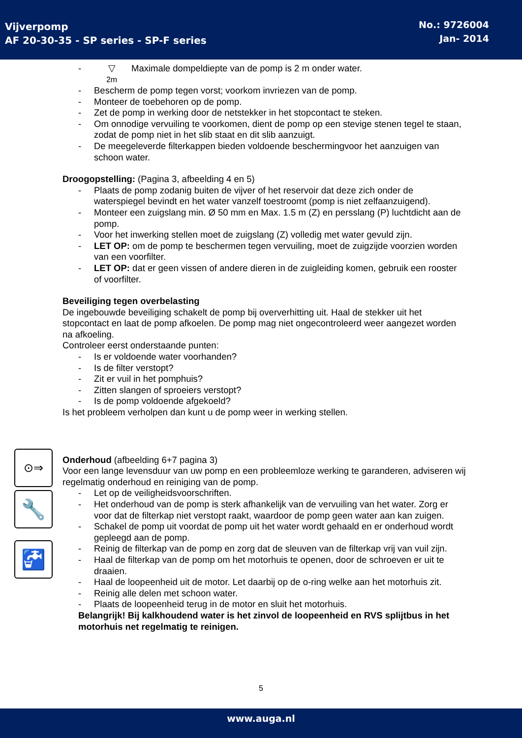Vijverpomp
AF 20-30-35 - SP series - SP-F series
No.: 9726004
Jan- 2014
- ▽
2m Maximale dompeldiepte van de pomp is 2 m onder water.
- Bescherm de pomp tegen vorst; voorkom invriezen van de pomp.
- Monteer de toebehoren op de pomp.
- Zet de pomp in werking door de netstekker in het stopcontact te steken.
- Om onnodige vervuiling te voorkomen, dient de pomp op een stevige stenen tegel te staan, zodat de pomp niet in het slib staat en dit slib aanzuigt.
- De meegeleverde filterkappen bieden voldoende beschermingvoor het aanzuigen van schoon water.
Droogopstelling: (Pagina 3, afbeelding 4 en 5)
- Plaats de pomp zodanig buiten de vijver of het reservoir dat deze zich onder de waterspiegel bevindt en het water vanzelf toestroomt (pomp is niet zelfaanzuigend).
- Monteer een zuigslang min. Ø 50 mm en Max. 1.5 m (Z) en persslang (P) luchtdicht aan de pomp.
- Voor het inwerking stellen moet de zuigslang (Z) volledig met water gevuld zijn.
- LET OP: om de pomp te beschermen tegen vervuiling, moet de zuigzijde voorzien worden van een voorfilter.
- LET OP: dat er geen vissen of andere dieren in de zuigleiding komen, gebruik een rooster of voorfilter.
Beveiliging tegen overbelasting
De ingebouwde beveiliging schakelt de pomp bij oververhitting uit. Haal de stekker uit het stopcontact en laat de pomp afkoelen. De pomp mag niet ongecontroleerd weer aangezet worden na afkoeling.
Controleer eerst onderstaande punten:
- Is er voldoende water voorhanden?
- Is de filter verstopt?
- Zit er vuil in het pomphuis?
- Zitten slangen of sproeiers verstopt?
- Is de pomp voldoende afgekoeld?
Is het probleem verholpen dan kunt u de pomp weer in werking stellen.
Onderhoud (afbeelding 6+7 pagina 3)
Voor een lange levensduur van uw pomp en een probleemloze werking te garanderen, adviseren wij regelmatig onderhoud en reiniging van de pomp.
- Let op de veiligheidsvoorschriften.
- Het onderhoud van de pomp is sterk afhankelijk van de vervuiling van het water. Zorg er voor dat de filterkap niet verstopt raakt, waardoor de pomp geen water aan kan zuigen.
- Schakel de pomp uit voordat de pomp uit het water wordt gehaald en er onderhoud wordt gepleegd aan de pomp.
- Reinig de filterkap van de pomp en zorg dat de sleuven van de filterkap vrij van vuil zijn.
- Haal de filterkap van de pomp om het motorhuis te openen, door de schroeven er uit te draaien.
- Haal de loopeenheid uit de motor. Let daarbij op de o-ring welke aan het motorhuis zit.
- Reinig alle delen met schoon water.
- Plaats de loopeenheid terug in de motor en sluit het motorhuis.
Belangrijk! Bij kalkhoudend water is het zinvol de loopeenheid en RVS splijtbus in het motorhuis net regelmatig te reinigen.
⊙⇒
🔧
🚰
5
www.auga.nl